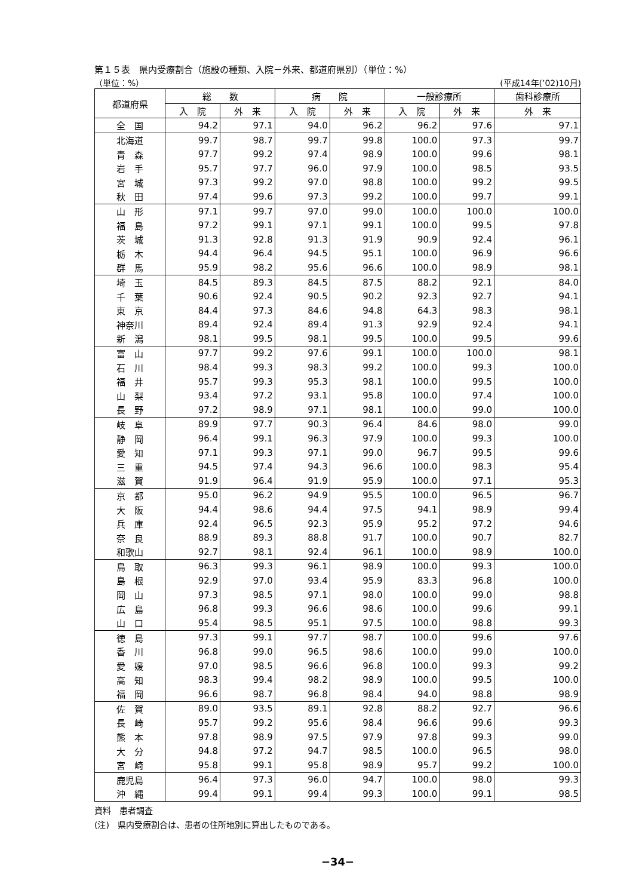第１５表　県内受療割合（施設の種類、入院－外来、都道府県別）（単位：%）
（単位：%） (平成14年(’02)10月)
| 都道府県 | 総 数 | | 病 院 | | 一般診療所 | | 歯科診療所 |
| --- | --- | --- | --- | --- | --- | --- | --- |
| | 入 院 | 外 来 | 入 院 | 外 来 | 入 院 | 外 来 | 外 来 |
| 全 国 | 94.2 | 97.1 | 94.0 | 96.2 | 96.2 | 97.6 | 97.1 |
| 北海道 | 99.7 | 98.7 | 99.7 | 99.8 | 100.0 | 97.3 | 99.7 |
| 青 森 | 97.7 | 99.2 | 97.4 | 98.9 | 100.0 | 99.6 | 98.1 |
| 岩 手 | 95.7 | 97.7 | 96.0 | 97.9 | 100.0 | 98.5 | 93.5 |
| 宮 城 | 97.3 | 99.2 | 97.0 | 98.8 | 100.0 | 99.2 | 99.5 |
| 秋 田 | 97.4 | 99.6 | 97.3 | 99.2 | 100.0 | 99.7 | 99.1 |
| 山 形 | 97.1 | 99.7 | 97.0 | 99.0 | 100.0 | 100.0 | 100.0 |
| 福 島 | 97.2 | 99.1 | 97.1 | 99.1 | 100.0 | 99.5 | 97.8 |
| 茨 城 | 91.3 | 92.8 | 91.3 | 91.9 | 90.9 | 92.4 | 96.1 |
| 栃 木 | 94.4 | 96.4 | 94.5 | 95.1 | 100.0 | 96.9 | 96.6 |
| 群 馬 | 95.9 | 98.2 | 95.6 | 96.6 | 100.0 | 98.9 | 98.1 |
| 埼 玉 | 84.5 | 89.3 | 84.5 | 87.5 | 88.2 | 92.1 | 84.0 |
| 千 葉 | 90.6 | 92.4 | 90.5 | 90.2 | 92.3 | 92.7 | 94.1 |
| 東 京 | 84.4 | 97.3 | 84.6 | 94.8 | 64.3 | 98.3 | 98.1 |
| 神奈川 | 89.4 | 92.4 | 89.4 | 91.3 | 92.9 | 92.4 | 94.1 |
| 新 潟 | 98.1 | 99.5 | 98.1 | 99.5 | 100.0 | 99.5 | 99.6 |
| 富 山 | 97.7 | 99.2 | 97.6 | 99.1 | 100.0 | 100.0 | 98.1 |
| 石 川 | 98.4 | 99.3 | 98.3 | 99.2 | 100.0 | 99.3 | 100.0 |
| 福 井 | 95.7 | 99.3 | 95.3 | 98.1 | 100.0 | 99.5 | 100.0 |
| 山 梨 | 93.4 | 97.2 | 93.1 | 95.8 | 100.0 | 97.4 | 100.0 |
| 長 野 | 97.2 | 98.9 | 97.1 | 98.1 | 100.0 | 99.0 | 100.0 |
| 岐 阜 | 89.9 | 97.7 | 90.3 | 96.4 | 84.6 | 98.0 | 99.0 |
| 静 岡 | 96.4 | 99.1 | 96.3 | 97.9 | 100.0 | 99.3 | 100.0 |
| 愛 知 | 97.1 | 99.3 | 97.1 | 99.0 | 96.7 | 99.5 | 99.6 |
| 三 重 | 94.5 | 97.4 | 94.3 | 96.6 | 100.0 | 98.3 | 95.4 |
| 滋 賀 | 91.9 | 96.4 | 91.9 | 95.9 | 100.0 | 97.1 | 95.3 |
| 京 都 | 95.0 | 96.2 | 94.9 | 95.5 | 100.0 | 96.5 | 96.7 |
| 大 阪 | 94.4 | 98.6 | 94.4 | 97.5 | 94.1 | 98.9 | 99.4 |
| 兵 庫 | 92.4 | 96.5 | 92.3 | 95.9 | 95.2 | 97.2 | 94.6 |
| 奈 良 | 88.9 | 89.3 | 88.8 | 91.7 | 100.0 | 90.7 | 82.7 |
| 和歌山 | 92.7 | 98.1 | 92.4 | 96.1 | 100.0 | 98.9 | 100.0 |
| 鳥 取 | 96.3 | 99.3 | 96.1 | 98.9 | 100.0 | 99.3 | 100.0 |
| 島 根 | 92.9 | 97.0 | 93.4 | 95.9 | 83.3 | 96.8 | 100.0 |
| 岡 山 | 97.3 | 98.5 | 97.1 | 98.0 | 100.0 | 99.0 | 98.8 |
| 広 島 | 96.8 | 99.3 | 96.6 | 98.6 | 100.0 | 99.6 | 99.1 |
| 山 口 | 95.4 | 98.5 | 95.1 | 97.5 | 100.0 | 98.8 | 99.3 |
| 徳 島 | 97.3 | 99.1 | 97.7 | 98.7 | 100.0 | 99.6 | 97.6 |
| 香 川 | 96.8 | 99.0 | 96.5 | 98.6 | 100.0 | 99.0 | 100.0 |
| 愛 媛 | 97.0 | 98.5 | 96.6 | 96.8 | 100.0 | 99.3 | 99.2 |
| 高 知 | 98.3 | 99.4 | 98.2 | 98.9 | 100.0 | 99.5 | 100.0 |
| 福 岡 | 96.6 | 98.7 | 96.8 | 98.4 | 94.0 | 98.8 | 98.9 |
| 佐 賀 | 89.0 | 93.5 | 89.1 | 92.8 | 88.2 | 92.7 | 96.6 |
| 長 崎 | 95.7 | 99.2 | 95.6 | 98.4 | 96.6 | 99.6 | 99.3 |
| 熊 本 | 97.8 | 98.9 | 97.5 | 97.9 | 97.8 | 99.3 | 99.0 |
| 大 分 | 94.8 | 97.2 | 94.7 | 98.5 | 100.0 | 96.5 | 98.0 |
| 宮 崎 | 95.8 | 99.1 | 95.8 | 98.9 | 95.7 | 99.2 | 100.0 |
| 鹿児島 | 96.4 | 97.3 | 96.0 | 94.7 | 100.0 | 98.0 | 99.3 |
| 沖 縄 | 99.4 | 99.1 | 99.4 | 99.3 | 100.0 | 99.1 | 98.5 |
資料　患者調査
(注)　県内受療割合は、患者の住所地別に算出したものである。
−34−